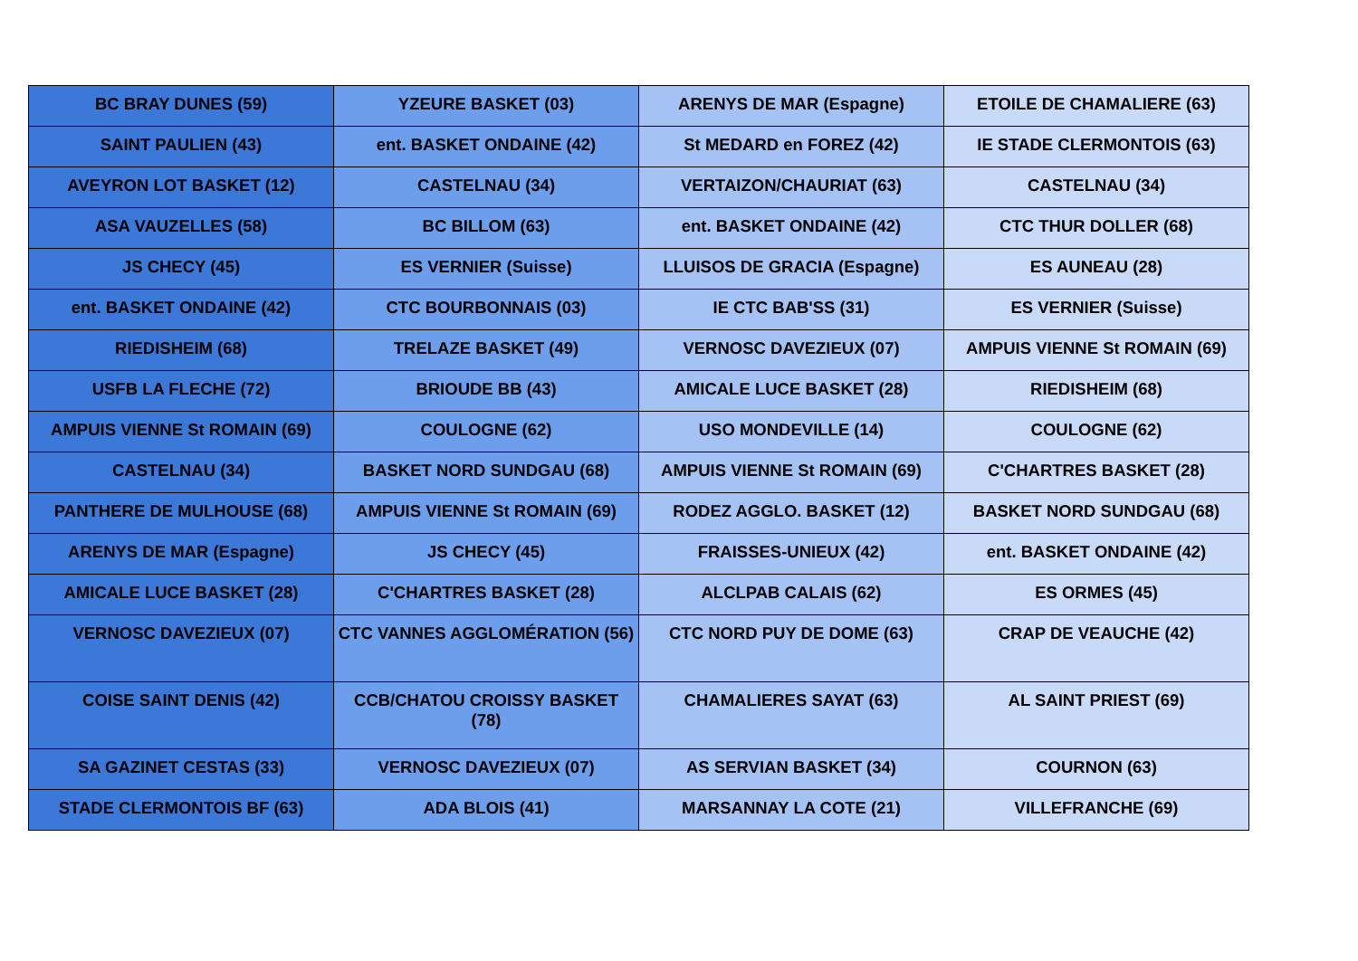| BC BRAY DUNES (59) | YZEURE BASKET (03) | ARENYS DE MAR (Espagne) | ETOILE DE CHAMALIERE (63) |
| SAINT PAULIEN (43) | ent. BASKET ONDAINE (42) | St MEDARD en FOREZ (42) | IE STADE CLERMONTOIS (63) |
| AVEYRON LOT BASKET (12) | CASTELNAU (34) | VERTAIZON/CHAURIAT (63) | CASTELNAU (34) |
| ASA VAUZELLES (58) | BC BILLOM (63) | ent. BASKET ONDAINE (42) | CTC THUR DOLLER (68) |
| JS CHECY (45) | ES VERNIER (Suisse) | LLUISOS DE GRACIA (Espagne) | ES AUNEAU (28) |
| ent. BASKET ONDAINE (42) | CTC BOURBONNAIS (03) | IE CTC BAB'SS (31) | ES VERNIER (Suisse) |
| RIEDISHEIM (68) | TRELAZE BASKET (49) | VERNOSC DAVEZIEUX (07) | AMPUIS VIENNE St ROMAIN (69) |
| USFB LA FLECHE (72) | BRIOUDE BB (43) | AMICALE LUCE BASKET (28) | RIEDISHEIM (68) |
| AMPUIS VIENNE St ROMAIN (69) | COULOGNE (62) | USO MONDEVILLE (14) | COULOGNE (62) |
| CASTELNAU (34) | BASKET NORD SUNDGAU (68) | AMPUIS VIENNE St ROMAIN (69) | C'CHARTRES BASKET (28) |
| PANTHERE DE MULHOUSE (68) | AMPUIS VIENNE St ROMAIN (69) | RODEZ AGGLO. BASKET (12) | BASKET NORD SUNDGAU (68) |
| ARENYS DE MAR (Espagne) | JS CHECY (45) | FRAISSES-UNIEUX (42) | ent. BASKET ONDAINE (42) |
| AMICALE LUCE BASKET (28) | C'CHARTRES BASKET (28) | ALCLPAB CALAIS (62) | ES ORMES (45) |
| VERNOSC DAVEZIEUX (07) | CTC VANNES AGGLOMÉRATION (56) | CTC NORD PUY DE DOME (63) | CRAP DE VEAUCHE (42) |
| COISE SAINT DENIS (42) | CCB/CHATOU CROISSY BASKET (78) | CHAMALIERES SAYAT (63) | AL SAINT PRIEST (69) |
| SA GAZINET CESTAS (33) | VERNOSC DAVEZIEUX (07) | AS SERVIAN BASKET (34) | COURNON (63) |
| STADE CLERMONTOIS BF (63) | ADA BLOIS (41) | MARSANNAY LA COTE (21) | VILLEFRANCHE (69) |